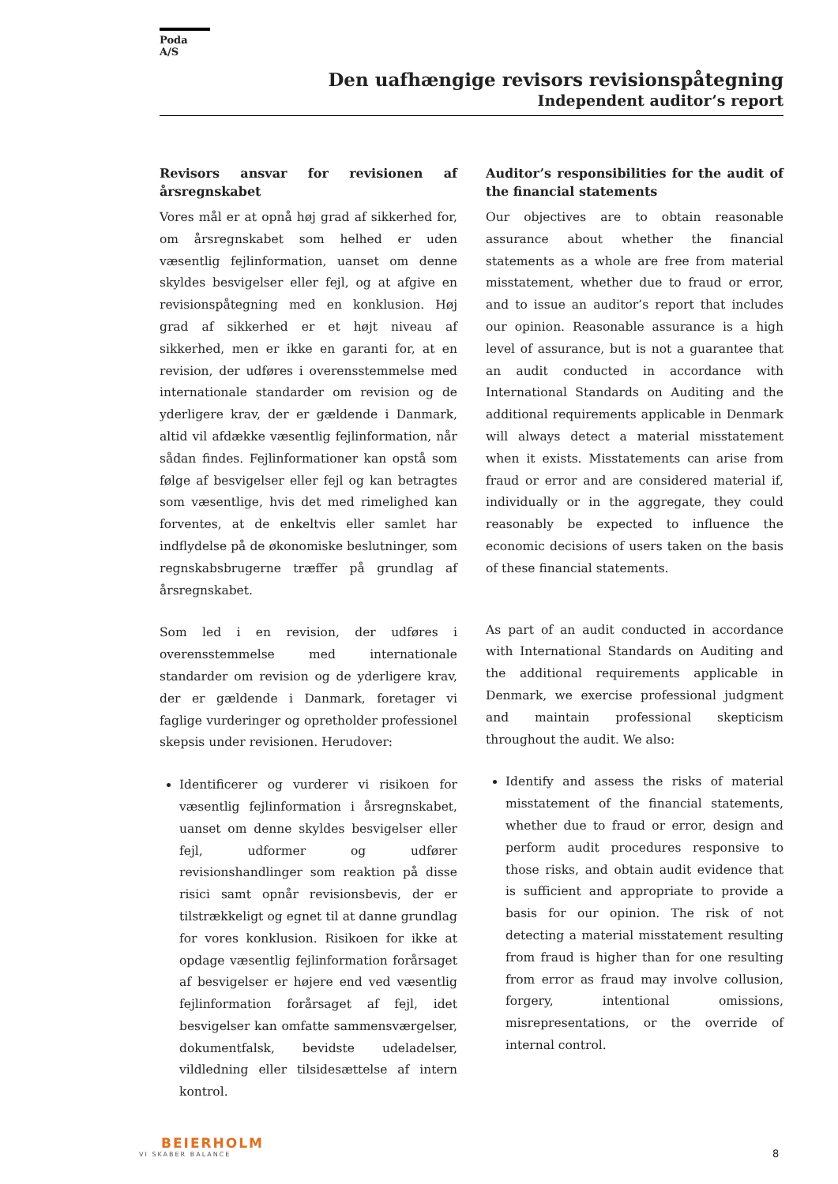Poda A/S
Den uafhængige revisors revisionspåtegning
Independent auditor’s report
Revisors ansvar for revisionen af årsregnskabet
Vores mål er at opnå høj grad af sikkerhed for, om årsregnskabet som helhed er uden væsentlig fejlinformation, uanset om denne skyldes besvigelser eller fejl, og at afgive en revisionspåtegning med en konklusion. Høj grad af sikkerhed er et højt niveau af sikkerhed, men er ikke en garanti for, at en revision, der udføres i overensstemmelse med internationale standarder om revision og de yderligere krav, der er gældende i Danmark, altid vil afdække væsentlig fejlinformation, når sådan findes. Fejlinformationer kan opstå som følge af besvigelser eller fejl og kan betragtes som væsentlige, hvis det med rimelighed kan forventes, at de enkeltvis eller samlet har indflydelse på de økonomiske beslutninger, som regnskabsbrugerne træffer på grundlag af årsregnskabet.
Som led i en revision, der udføres i overensstemmelse med internationale standarder om revision og de yderligere krav, der er gældende i Danmark, foretager vi faglige vurderinger og opretholder professionel skepsis under revisionen. Herudover:
Identificerer og vurderer vi risikoen for væsentlig fejlinformation i årsregnskabet, uanset om denne skyldes besvigelser eller fejl, udformer og udfører revisionshandlinger som reaktion på disse risici samt opnår revisionsbevis, der er tilstrækkeligt og egnet til at danne grundlag for vores konklusion. Risikoen for ikke at opdage væsentlig fejlinformation forårsaget af besvigelser er højere end ved væsentlig fejlinformation forårsaget af fejl, idet besvigelser kan omfatte sammensværgelser, dokumentfalsk, bevidste udeladelser, vildledning eller tilsidesættelse af intern kontrol.
Auditor’s responsibilities for the audit of the financial statements
Our objectives are to obtain reasonable assurance about whether the financial statements as a whole are free from material misstatement, whether due to fraud or error, and to issue an auditor’s report that includes our opinion. Reasonable assurance is a high level of assurance, but is not a guarantee that an audit conducted in accordance with International Standards on Auditing and the additional requirements applicable in Denmark will always detect a material misstatement when it exists. Misstatements can arise from fraud or error and are considered material if, individually or in the aggregate, they could reasonably be expected to influence the economic decisions of users taken on the basis of these financial statements.
As part of an audit conducted in accordance with International Standards on Auditing and the additional requirements applicable in Denmark, we exercise professional judgment and maintain professional skepticism throughout the audit. We also:
Identify and assess the risks of material misstatement of the financial statements, whether due to fraud or error, design and perform audit procedures responsive to those risks, and obtain audit evidence that is sufficient and appropriate to provide a basis for our opinion. The risk of not detecting a material misstatement resulting from fraud is higher than for one resulting from error as fraud may involve collusion, forgery, intentional omissions, misrepresentations, or the override of internal control.
BEIERHOLM
VI SKABER BALANCE
8